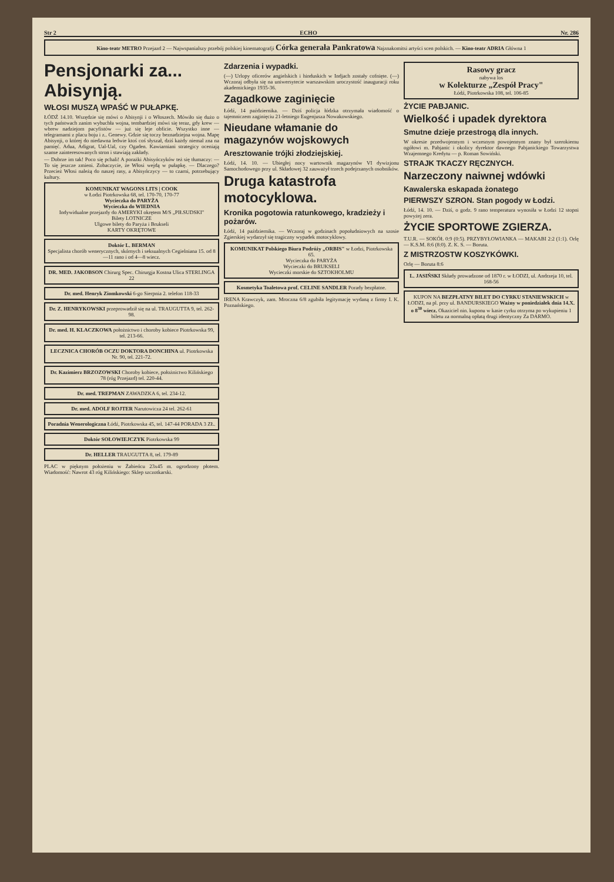Str 2 ECHO Nr. 286
Kino-teatr METRO Przejazd 2 — Najwspanialszy przebój polskiej kinematografji Córka generała Pankratowa Najznakomitsi artyści scen polskich. — Kino-teatr ADRIA Główna 1
Pensjonarki za... Abisynją.
WŁOSI MUSZĄ WPAŚĆ W PUŁAPKĘ.
ŁÓDŹ 14.10. Wszędzie się mówi o Abisynji i o Włoszech. Mówiło się dużo o tych państwach zanim wybuchła wojna, tembardziej mówi się teraz, gdy krew — wbrew nadziejom pacyfistów — już się leje obficie. Wszystko inne — telegramami z placu boju i z.. Genewy. Gdzie się toczy beznadziejna wojna. Mapę Abisynji, o której do niedawna ledwie ktoś coś słyszał, dziś każdy niemal zna na pamięć. Adua, Adigrat, Ual-Ual, czy Ogaden. Kawiarniani strategicy oceniają szanse zainteresowanych stron i stawiają zakłady.
— Dobrze im tak! Poco się pchali! A porażki Abisyńczyków też się tłumaczy: — To się jeszcze zmieni. Zobaczycie, że Włosi wejdą w pułapkę. — Dlaczego? Przecież Włosi należą do naszej rasy, a Abisyńczycy — to czarni, potrzebujący kultury.
KOMUNIKAT WAGONS LITS | COOK
w Łodzi Piotrkowska 68, tel. 170-70, 170-77
Wycieczka do PARYŻA
Wycieczka do WIEDNIA
Indywidualne przejazdy do AMERYKI okrętem M/S „PIŁSUDSKI"
Bilety LOTNICZE
Ulgowe bilety do Paryża i Brukseli
KARTY OKRĘTOWE
Doktór L. BERMAN
Specjalista chorób wenerycznych, skórnych i seksualnych Cegielniana 15. od 8—11 rano i od 4—8 wiecz.
DR. MED. JAKOBSON Chirurg Spec. Chirurgja Kostna Ulica STERLINGA 22
Dr. med. Henryk Ziomkowski 6-go Sierpnia 2. telefon 118-33
Dr. Z. HENRYKOWSKI przeprowadził się na ul. TRAUGUTTA 9, tel. 262-98.
Dr. med. H. KLACZKOWA położnictwo i choroby kobiece Piotrkowska 99, tel. 213-66.
LECZNICA CHORÓB OCZU DOKTORA DONCHINA ul. Piotrkowska Nr. 90, tel. 221-72.
Dr. Kazimierz BRZOZOWSKI Choroby kobiece, położnictwo Kilińskiego 78 (róg Przejazd) tel. 220-44.
Dr. med. TREPMAN ZAWADZKA 6, tel. 234-12.
Dr. med. ADOLF ROJTER Narutowicza 24 tel. 262-61
Poradnia Wenerologiczna Łódź, Piotrkowska 45, tel. 147-44 PORADA 3 ZŁ.
Doktór SOŁOWIEJCZYK Piotrkowska 99
Dr. HELLER TRAUGUTTA 8, tel. 179-89
PLAC w pięknym położeniu w Żabieńcu 23x45 m. ogrodzony płotem. Wiadomość: Nawrot 43 róg Kilińskiego: Sklep szczotkarski.
Zdarzenia i wypadki.
(—) Urlopy oficerów angielskich i hinduskich w Indjach zostały cofnięte. (—) Wczoraj odbyła się na uniwersytecie warszawskim uroczystość inauguracji roku akademickiego 1935-36.
Zagadkowe zaginięcie
Łódź, 14 października. — Dziś policja łódzka otrzymała wiadomość o tajemniczem zaginięciu 21-letniego Eugenjusza Nowakowskiego.
Nieudane włamanie do magazynów wojskowych
Aresztowanie trójki złodziejskiej.
Łódź, 14. 10. — Ubiegłej nocy wartownik magazynów VI dywizjonu Samochodowego przy ul. Składowej 32 zauważył trzech podejrzanych osobników.
Druga katastrofa motocyklowa.
Kronika pogotowia ratunkowego, kradzieży i pożarów.
Łódź, 14 października. — Wczoraj w godzinach popołudniowych na szosie Zgierskiej wydarzył się tragiczny wypadek motocyklowy.
KOMUNIKAT Polskiego Biura Podróży „ORBIS" w Łodzi, Piotrkowska 65.
Wycieczka do PARYŻA
Wycieczki do BRUKSELI
Wycieczki morskie do SZTOKHOLMU
Kosmetyka Toaletowa prof. CELINE SANDLER Porady bezpłatne.
IRENA Krawczyk, zam. Mroczna 6/8 zgubiła legitymację wydaną z firmy I. K. Poznańskiego.
Rasowy gracz
nabywa los
w Kolekturze „Zespół Pracy"
Łódź, Piotrkowska 108, tel. 106-85
ŻYCIE PABJANIC.
Wielkość i upadek dyrektora
Smutne dzieje przestrogą dla innych.
W okresie przedwojennym i wczesnym powojennym znany był szerokiemu ogółowi m. Pabjanic i okolicy dyrektor dawnego Pabjanickiego Towarzystwa Wzajemnego Kredytu — p. Roman Sowiński.
STRAJK TKACZY RĘCZNYCH.
Narzeczony naiwnej wdówki
Kawalerska eskapada żonatego
PIERWSZY SZRON. Stan pogody w Łodzi.
Łódź, 14. 10. — Dziś, o godz. 9 rano temperatura wynosiła w Łodzi 12 stopni powyżej zera.
ŻYCIE SPORTOWE ZGIERZA.
T.U.R. — SOKÓŁ 0:9 (0:5). PRZYBYŁOWIANKA — MAKABI 2:2 (1:1). Orlę — K.S.M. 8:6 (8:0). Z. K. S. — Boruta.
Z MISTRZOSTW KOSZYKÓWKI.
Orlę — Boruta 8:6
L. JASIŃSKI Składy prowadzone od 1870 r. w ŁODZI, ul. Andrzeja 10, tel. 168-56
KUPON NA BEZPŁATNY BILET DO CYRKU STANIEWSKICH w ŁODZI, na pl. przy ul. BANDURSKIEGO Ważny w poniedziałek dnia 14.X. o 8<sup>30</sup> wiecz. Okaziciel nin. kuponu w kasie cyrku otrzyma po wykupieniu 1 biletu za normalną opłatą drugi identyczny Za DARMO.